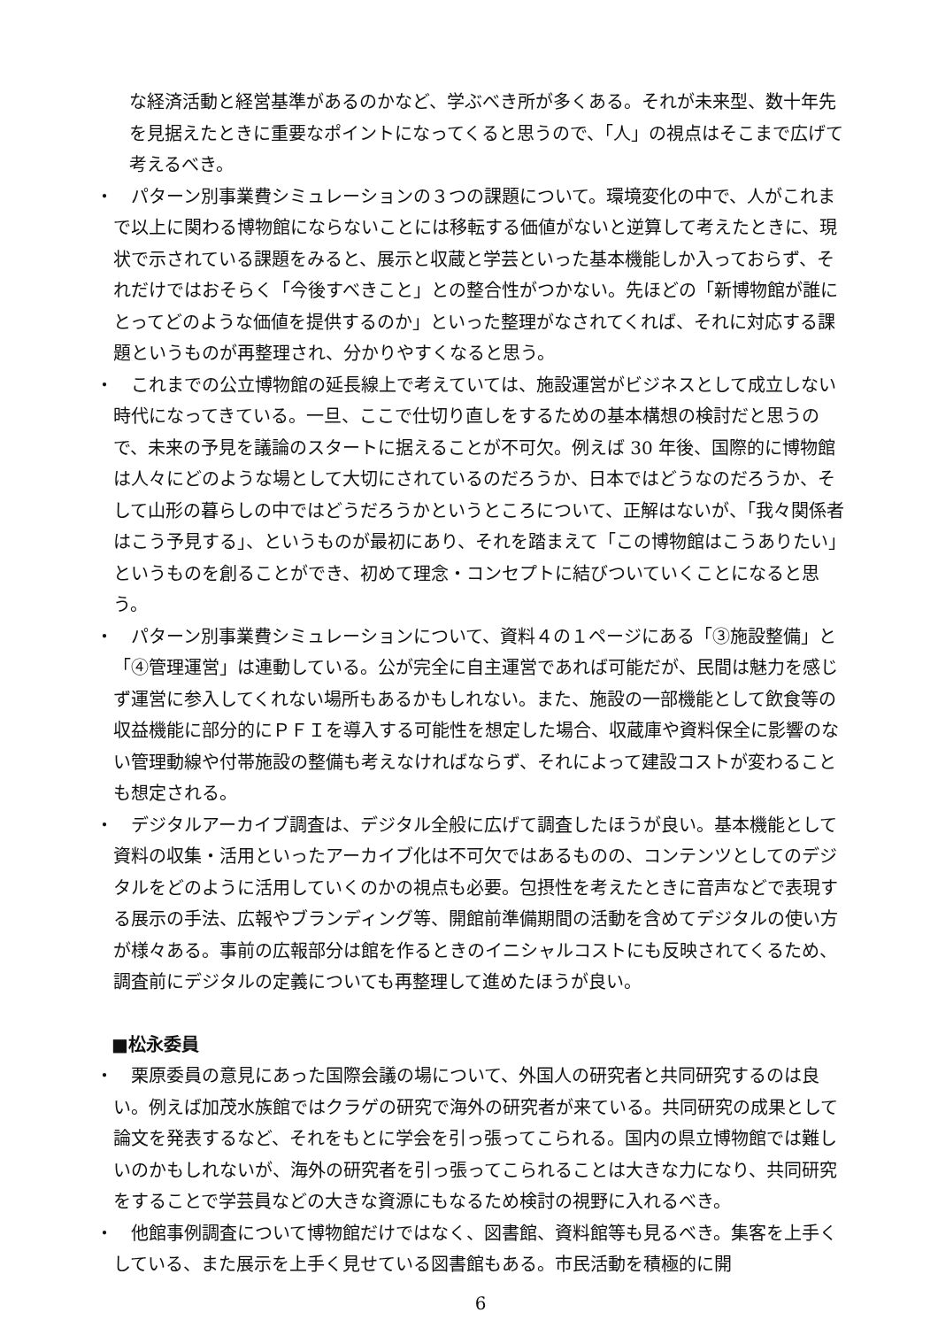な経済活動と経営基準があるのかなど、学ぶべき所が多くある。それが未来型、数十年先を見据えたときに重要なポイントになってくると思うので、「人」の視点はそこまで広げて考えるべき。
・ パターン別事業費シミュレーションの３つの課題について。環境変化の中で、人がこれまで以上に関わる博物館にならないことには移転する価値がないと逆算して考えたときに、現状で示されている課題をみると、展示と収蔵と学芸といった基本機能しか入っておらず、それだけではおそらく「今後すべきこと」との整合性がつかない。先ほどの「新博物館が誰にとってどのような価値を提供するのか」といった整理がなされてくれば、それに対応する課題というものが再整理され、分かりやすくなると思う。
・ これまでの公立博物館の延長線上で考えていては、施設運営がビジネスとして成立しない時代になってきている。一旦、ここで仕切り直しをするための基本構想の検討だと思うので、未来の予見を議論のスタートに据えることが不可欠。例えば 30 年後、国際的に博物館は人々にどのような場として大切にされているのだろうか、日本ではどうなのだろうか、そして山形の暮らしの中ではどうだろうかというところについて、正解はないが、「我々関係者はこう予見する」、というものが最初にあり、それを踏まえて「この博物館はこうありたい」というものを創ることができ、初めて理念・コンセプトに結びついていくことになると思う。
・ パターン別事業費シミュレーションについて、資料４の１ページにある「③施設整備」と「④管理運営」は連動している。公が完全に自主運営であれば可能だが、民間は魅力を感じず運営に参入してくれない場所もあるかもしれない。また、施設の一部機能として飲食等の収益機能に部分的にＰＦＩを導入する可能性を想定した場合、収蔵庫や資料保全に影響のない管理動線や付帯施設の整備も考えなければならず、それによって建設コストが変わることも想定される。
・ デジタルアーカイブ調査は、デジタル全般に広げて調査したほうが良い。基本機能として資料の収集・活用といったアーカイブ化は不可欠ではあるものの、コンテンツとしてのデジタルをどのように活用していくのかの視点も必要。包摂性を考えたときに音声などで表現する展示の手法、広報やブランディング等、開館前準備期間の活動を含めてデジタルの使い方が様々ある。事前の広報部分は館を作るときのイニシャルコストにも反映されてくるため、調査前にデジタルの定義についても再整理して進めたほうが良い。
■松永委員
・ 栗原委員の意見にあった国際会議の場について、外国人の研究者と共同研究するのは良い。例えば加茂水族館ではクラゲの研究で海外の研究者が来ている。共同研究の成果として論文を発表するなど、それをもとに学会を引っ張ってこられる。国内の県立博物館では難しいのかもしれないが、海外の研究者を引っ張ってこられることは大きな力になり、共同研究をすることで学芸員などの大きな資源にもなるため検討の視野に入れるべき。
・ 他館事例調査について博物館だけではなく、図書館、資料館等も見るべき。集客を上手くしている、また展示を上手く見せている図書館もある。市民活動を積極的に開
6